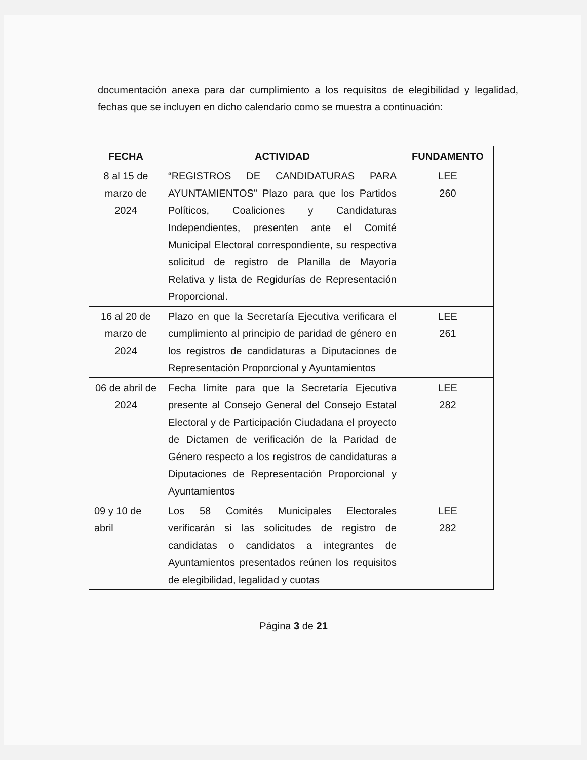documentación anexa para dar cumplimiento a los requisitos de elegibilidad y legalidad, fechas que se incluyen en dicho calendario como se muestra a continuación:
| FECHA | ACTIVIDAD | FUNDAMENTO |
| --- | --- | --- |
| 8 al 15 de marzo de 2024 | “REGISTROS DE CANDIDATURAS PARA AYUNTAMIENTOS” Plazo para que los Partidos Políticos, Coaliciones y Candidaturas Independientes, presenten ante el Comité Municipal Electoral correspondiente, su respectiva solicitud de registro de Planilla de Mayoría Relativa y lista de Regidurías de Representación Proporcional. | LEE 260 |
| 16 al 20 de marzo de 2024 | Plazo en que la Secretaría Ejecutiva verificara el cumplimiento al principio de paridad de género en los registros de candidaturas a Diputaciones de Representación Proporcional y Ayuntamientos | LEE 261 |
| 06 de abril de 2024 | Fecha límite para que la Secretaría Ejecutiva presente al Consejo General del Consejo Estatal Electoral y de Participación Ciudadana el proyecto de Dictamen de verificación de la Paridad de Género respecto a los registros de candidaturas a Diputaciones de Representación Proporcional y Ayuntamientos | LEE 282 |
| 09 y 10 de abril | Los 58 Comités Municipales Electorales verificarán si las solicitudes de registro de candidatas o candidatos a integrantes de Ayuntamientos presentados reúnen los requisitos de elegibilidad, legalidad y cuotas | LEE 282 |
Página 3 de 21